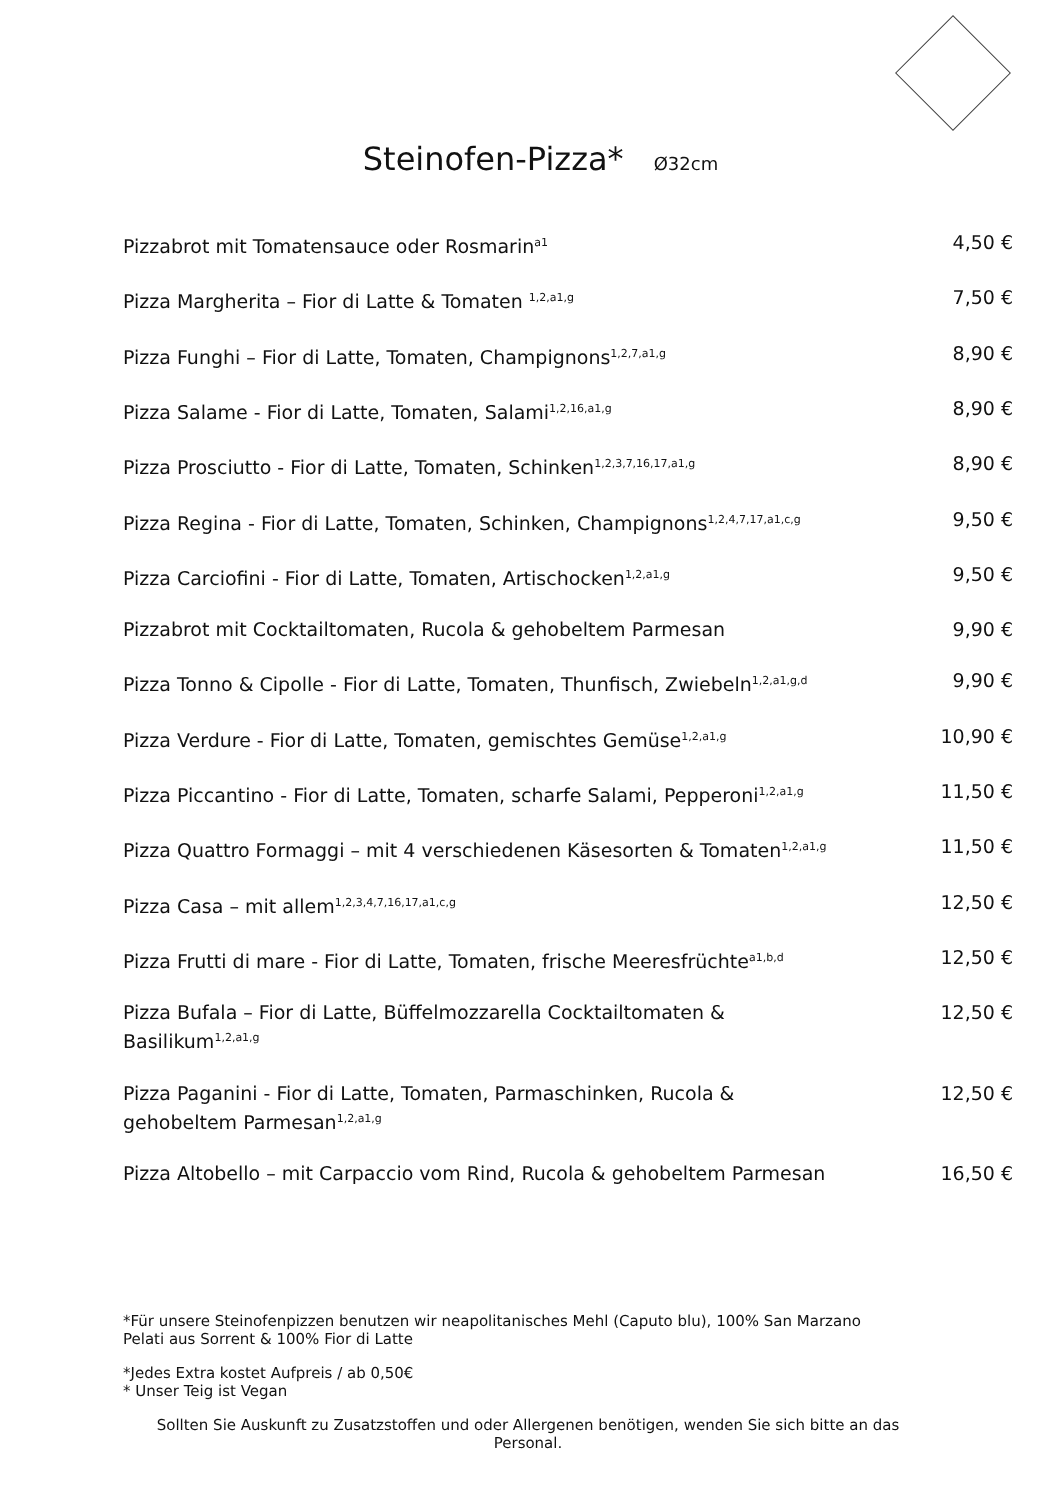Steinofen-Pizza* Ø32cm
| Pizzabrot mit Tomatensauce oder Rosmarin<sup>a1</sup> | 4,50 € |
| Pizza Margherita – Fior di Latte & Tomaten <sup>1,2,a1,g</sup> | 7,50 € |
| Pizza Funghi – Fior di Latte, Tomaten, Champignons<sup>1,2,7,a1,g</sup> | 8,90 € |
| Pizza Salame - Fior di Latte, Tomaten, Salami<sup>1,2,16,a1,g</sup> | 8,90 € |
| Pizza Prosciutto - Fior di Latte, Tomaten, Schinken<sup>1,2,3,7,16,17,a1,g</sup> | 8,90 € |
| Pizza Regina - Fior di Latte, Tomaten, Schinken, Champignons<sup>1,2,4,7,17,a1,c,g</sup> | 9,50 € |
| Pizza Carciofini - Fior di Latte, Tomaten, Artischocken<sup>1,2,a1,g</sup> | 9,50 € |
| Pizzabrot mit Cocktailtomaten, Rucola & gehobeltem Parmesan | 9,90 € |
| Pizza Tonno & Cipolle - Fior di Latte, Tomaten, Thunfisch, Zwiebeln<sup>1,2,a1,g,d</sup> | 9,90 € |
| Pizza Verdure - Fior di Latte, Tomaten, gemischtes Gemüse<sup>1,2,a1,g</sup> | 10,90 € |
| Pizza Piccantino - Fior di Latte, Tomaten, scharfe Salami, Pepperoni<sup>1,2,a1,g</sup> | 11,50 € |
| Pizza Quattro Formaggi – mit 4 verschiedenen Käsesorten & Tomaten<sup>1,2,a1,g</sup> | 11,50 € |
| Pizza Casa – mit allem<sup>1,2,3,4,7,16,17,a1,c,g</sup> | 12,50 € |
| Pizza Frutti di mare - Fior di Latte, Tomaten, frische Meeresfrüchte<sup>a1,b,d</sup> | 12,50 € |
| Pizza Bufala – Fior di Latte, Büffelmozzarella Cocktailtomaten & Basilikum<sup>1,2,a1,g</sup> | 12,50 € |
| Pizza Paganini - Fior di Latte, Tomaten, Parmaschinken, Rucola & gehobeltem Parmesan<sup>1,2,a1,g</sup> | 12,50 € |
| Pizza Altobello – mit Carpaccio vom Rind, Rucola & gehobeltem Parmesan | 16,50 € |
*Für unsere Steinofenpizzen benutzen wir neapolitanisches Mehl (Caputo blu), 100% San Marzano Pelati aus Sorrent & 100% Fior di Latte
*Jedes Extra kostet Aufpreis / ab 0,50€
* Unser Teig ist Vegan
Sollten Sie Auskunft zu Zusatzstoffen und oder Allergenen benötigen, wenden Sie sich bitte an das Personal.